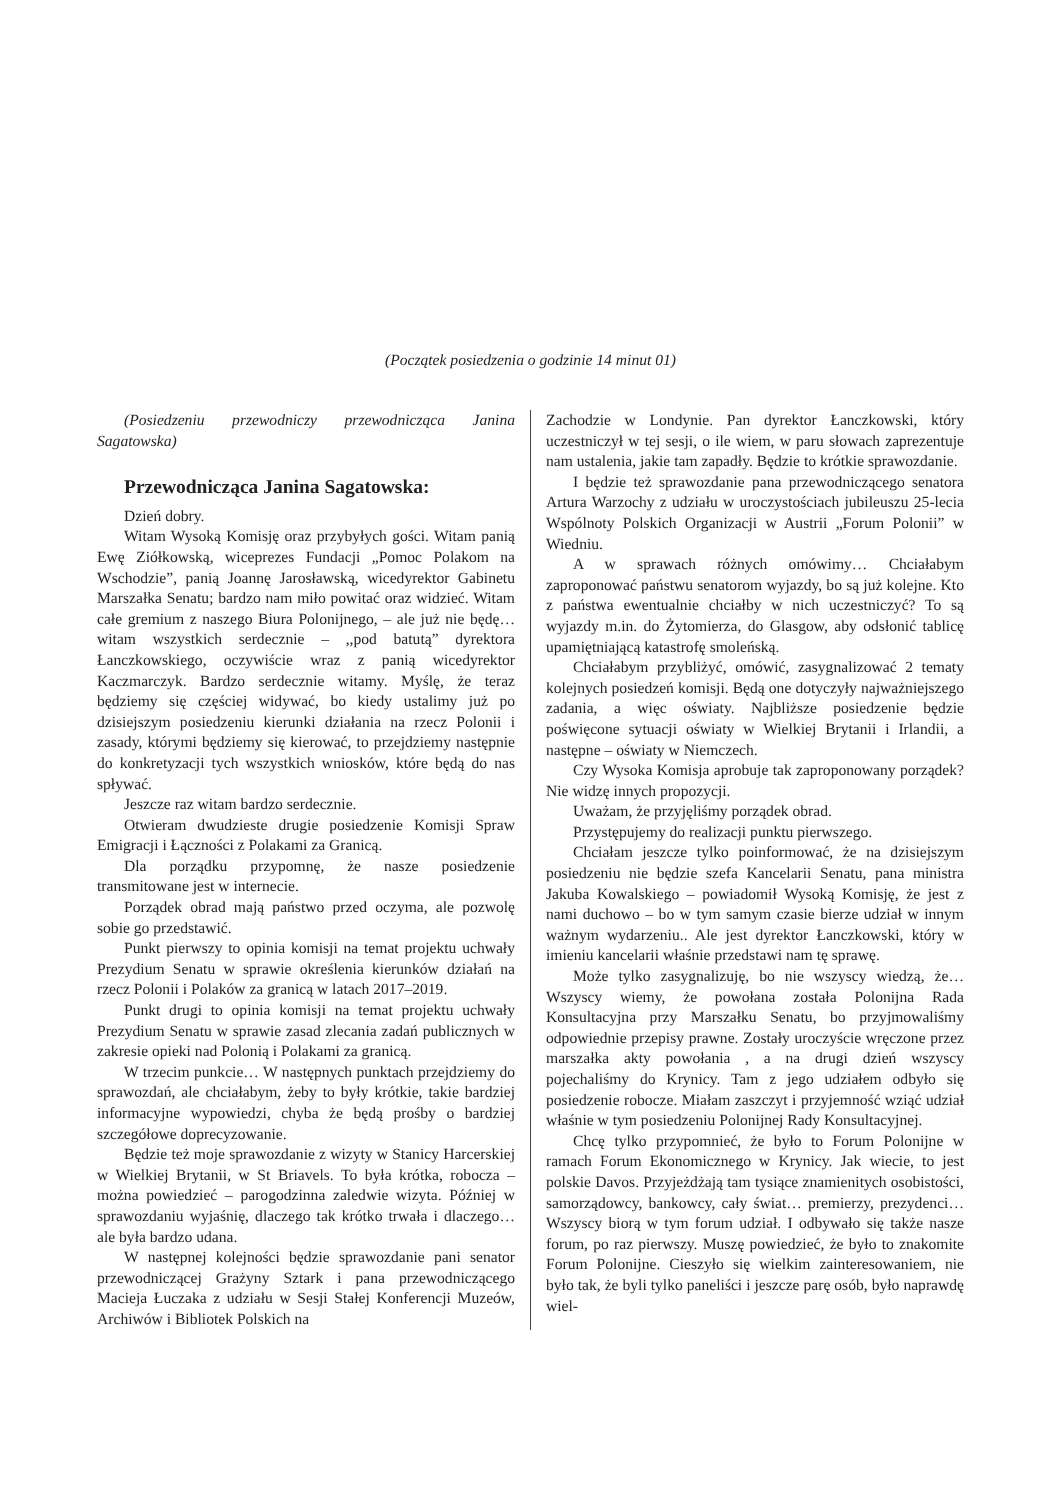(Początek posiedzenia o godzinie 14 minut 01)
(Posiedzeniu przewodniczy przewodnicząca Janina Sagatowska)
Przewodnicząca Janina Sagatowska:
Dzień dobry.
Witam Wysoką Komisję oraz przybyłych gości. Witam panią Ewę Ziółkowską, wiceprezes Fundacji „Pomoc Polakom na Wschodzie”, panią Joannę Jarosławską, wicedyrektor Gabinetu Marszałka Senatu; bardzo nam miło powitać oraz widzieć. Witam całe gremium z naszego Biura Polonijnego, – ale już nie będę… witam wszystkich serdecznie – ,,pod batutą” dyrektora Łanczkowskiego, oczywiście wraz z panią wicedyrektor Kaczmarczyk. Bardzo serdecznie witamy. Myślę, że teraz będziemy się częściej widywać, bo kiedy ustalimy już po dzisiejszym posiedzeniu kierunki działania na rzecz Polonii i zasady, którymi będziemy się kierować, to przejdziemy następnie do konkretyzacji tych wszystkich wniosków, które będą do nas spływać.
Jeszcze raz witam bardzo serdecznie.
Otwieram dwudzieste drugie posiedzenie Komisji Spraw Emigracji i Łączności z Polakami za Granicą.
Dla porządku przypomnę, że nasze posiedzenie transmitowane jest w internecie.
Porządek obrad mają państwo przed oczyma, ale pozwolę sobie go przedstawić.
Punkt pierwszy to opinia komisji na temat projektu uchwały Prezydium Senatu w sprawie określenia kierunków działań na rzecz Polonii i Polaków za granicą w latach 2017–2019.
Punkt drugi to opinia komisji na temat projektu uchwały Prezydium Senatu w sprawie zasad zlecania zadań publicznych w zakresie opieki nad Polonią i Polakami za granicą.
W trzecim punkcie… W następnych punktach przejdziemy do sprawozdań, ale chciałabym, żeby to były krótkie, takie bardziej informacyjne wypowiedzi, chyba że będą prośby o bardziej szczegółowe doprecyzowanie.
Będzie też moje sprawozdanie z wizyty w Stanicy Harcerskiej w Wielkiej Brytanii, w St Briavels. To była krótka, robocza – można powiedzieć – parogodzinna zaledwie wizyta. Później w sprawozdaniu wyjaśnię, dlaczego tak krótko trwała i dlaczego… ale była bardzo udana.
W następnej kolejności będzie sprawozdanie pani senator przewodniczącej Grażyny Sztark i pana przewodniczącego Macieja Łuczaka z udziału w Sesji Stałej Konferencji Muzeów, Archiwów i Bibliotek Polskich na
Zachodzie w Londynie. Pan dyrektor Łanczkowski, który uczestniczył w tej sesji, o ile wiem, w paru słowach zaprezentuje nam ustalenia, jakie tam zapadły. Będzie to krótkie sprawozdanie.
I będzie też sprawozdanie pana przewodniczącego senatora Artura Warzochy z udziału w uroczystościach jubileuszu 25-lecia Wspólnoty Polskich Organizacji w Austrii „Forum Polonii” w Wiedniu.
A w sprawach różnych omówimy… Chciałabym zaproponować państwu senatorom wyjazdy, bo są już kolejne. Kto z państwa ewentualnie chciałby w nich uczestniczyć? To są wyjazdy m.in. do Żytomierza, do Glasgow, aby odsłonić tablicę upamiętniającą katastrofę smoleńską.
Chciałabym przybliżyć, omówić, zasygnalizować 2 tematy kolejnych posiedzeń komisji. Będą one dotyczyły najważniejszego zadania, a więc oświaty. Najbliższe posiedzenie będzie poświęcone sytuacji oświaty w Wielkiej Brytanii i Irlandii, a następne – oświaty w Niemczech.
Czy Wysoka Komisja aprobuje tak zaproponowany porządek? Nie widzę innych propozycji.
Uważam, że przyjęliśmy porządek obrad.
Przystępujemy do realizacji punktu pierwszego.
Chciałam jeszcze tylko poinformować, że na dzisiejszym posiedzeniu nie będzie szefa Kancelarii Senatu, pana ministra Jakuba Kowalskiego – powiadomił Wysoką Komisję, że jest z nami duchowo – bo w tym samym czasie bierze udział w innym ważnym wydarzeniu.. Ale jest dyrektor Łanczkowski, który w imieniu kancelarii właśnie przedstawi nam tę sprawę.
Może tylko zasygnalizuję, bo nie wszyscy wiedzą, że… Wszyscy wiemy, że powołana została Polonijna Rada Konsultacyjna przy Marszałku Senatu, bo przyjmowaliśmy odpowiednie przepisy prawne. Zostały uroczyście wręczone przez marszałka akty powołania , a na drugi dzień wszyscy pojechaliśmy do Krynicy. Tam z jego udziałem odbyło się posiedzenie robocze. Miałam zaszczyt i przyjemność wziąć udział właśnie w tym posiedzeniu Polonijnej Rady Konsultacyjnej.
Chcę tylko przypomnieć, że było to Forum Polonijne w ramach Forum Ekonomicznego w Krynicy. Jak wiecie, to jest polskie Davos. Przyjeżdżają tam tysiące znamienitych osobistości, samorządowcy, bankowcy, cały świat… premierzy, prezydenci… Wszyscy biorą w tym forum udział. I odbywało się także nasze forum, po raz pierwszy. Muszę powiedzieć, że było to znakomite Forum Polonijne. Cieszyło się wielkim zainteresowaniem, nie było tak, że byli tylko paneliści i jeszcze parę osób, było naprawdę wiel-